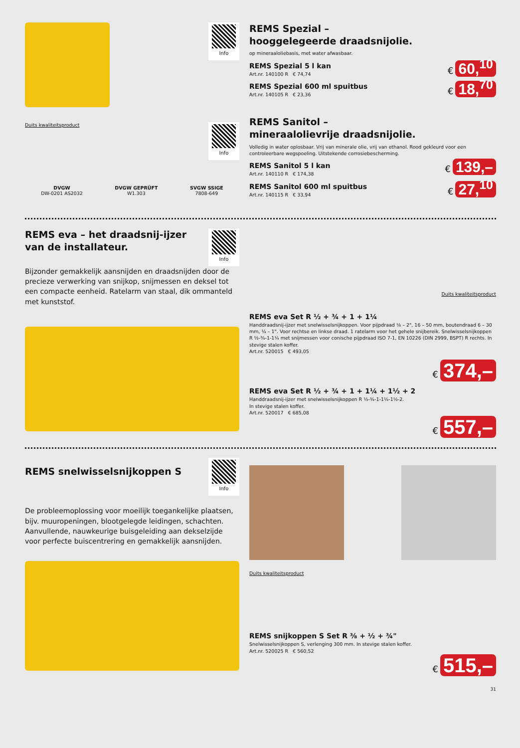Info
Duits kwaliteitsproduct
Info
DVGW
DW-0201 AS2032
DVGW GEPRÜFT
W1.303
SVGW SSIGE
7808-649
REMS Spezial –
hooggelegeerde draadsnijolie.
op mineraaloliebasis, met water afwasbaar.
REMS Spezial 5 l kan
Art.nr. 140100 R € 74,74
€ 60,<sup>10</sup>
REMS Spezial 600 ml spuitbus
Art.nr. 140105 R € 23,36
€ 18,<sup>70</sup>
REMS Sanitol –
mineraalolievrije draadsnijolie.
Volledig in water oplosbaar. Vrij van minerale olie, vrij van ethanol. Rood gekleurd voor een controleerbare wegspoeling. Uitstekende corrosiebescherming.
REMS Sanitol 5 l kan
Art.nr. 140110 R € 174,38
€ 139,–
REMS Sanitol 600 ml spuitbus
Art.nr. 140115 R € 33,94
€ 27,<sup>10</sup>
REMS eva – het draadsnij-ijzer
van de installateur.
Info
Bijzonder gemakkelijk aansnijden en draadsnijden door de precieze verwerking van snijkop, snijmessen en deksel tot een compacte eenheid. Ratelarm van staal, dik ommanteld met kunststof.
Duits kwaliteitsproduct
REMS eva Set R ½ + ¾ + 1 + 1¼
Handdraadsnij-ijzer met snelwisselsnijkoppen. Voor pijpdraad ⅛ – 2", 16 – 50 mm, boutendraad 6 – 30 mm, ¼ – 1". Voor rechtse en linkse draad. 1 ratelarm voor het gehele snijbereik. Snelwisselsnijkoppen R ½-¾-1-1¼ met snijmessen voor conische pijpdraad ISO 7-1, EN 10226 (DIN 2999, BSPT) R rechts. In stevige stalen koffer.
Art.nr. 520015 € 493,05
€ 374,–
REMS eva Set R ½ + ¾ + 1 + 1¼ + 1½ + 2
Handdraadsnij-ijzer met snelwisselsnijkoppen R ½-¾-1-1¼-1½-2.
In stevige stalen koffer.
Art.nr. 520017 € 685,08
€ 557,–
REMS snelwisselsnijkoppen S
Info
De probleemoplossing voor moeilijk toegankelijke plaatsen, bijv. muuropeningen, blootgelegde leidingen, schachten. Aanvullende, nauwkeurige buisgeleiding aan dekselzijde voor perfecte buiscentrering en gemakkelijk aansnijden.
Duits kwaliteitsproduct
REMS snijkoppen S Set R ⅜ + ½ + ¾"
Snelwisselsnijkoppen S, verlenging 300 mm. In stevige stalen koffer.
Art.nr. 520025 R € 560,52
€ 515,–
31